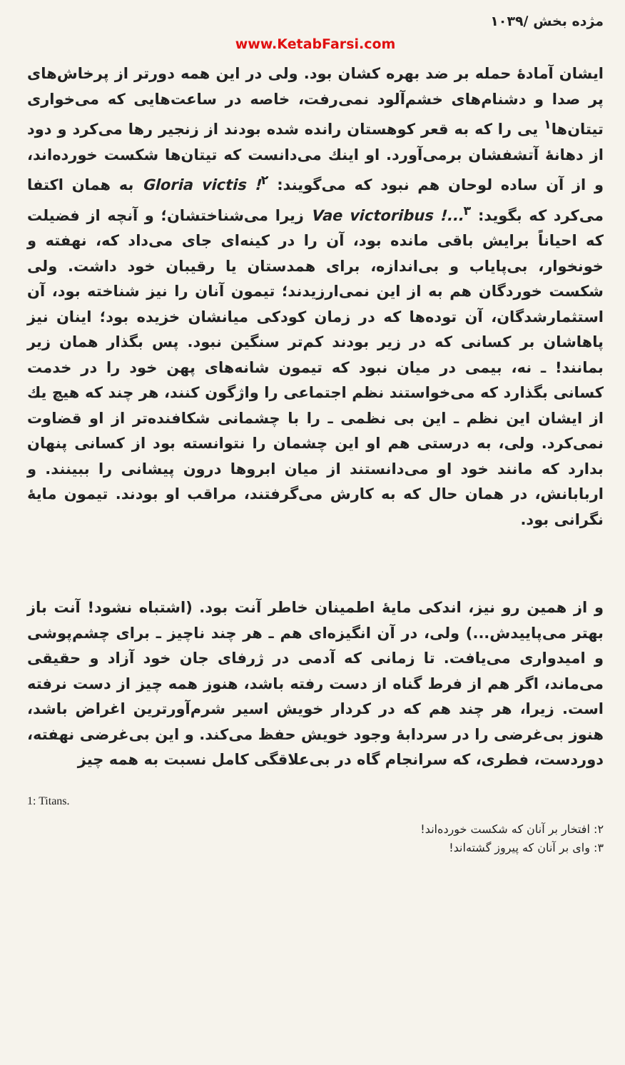مژده بخش /۱۰۳۹
www.KetabFarsi.com
ایشان آمادهٔ حمله بر ضد بهره کشان بود. ولی در این همه دورتر از پرخاش‌های پر صدا و دشنام‌های خشم‌آلود نمی‌رفت، خاصه در ساعت‌هایی که می‌خواری تیتان‌ها<sup>۱</sup> یی را که به قعر کوهستان رانده شده بودند از زنجیر رها می‌کرد و دود از دهانهٔ آتشفشان برمی‌آورد. او اینك می‌دانست که تیتان‌ها شکست خورده‌اند، و از آن ساده لوحان هم نبود که می‌گویند: Gloria victis !<sup>۲</sup> به همان اکتفا می‌کرد که بگوید: Vae victoribus !...<sup>۳</sup> زیرا می‌شناختشان؛ و آنچه از فضیلت که احیاناً برایش باقی مانده بود، آن را در کینه‌ای جای می‌داد که، نهفته و خونخوار، بی‌پایاب و بی‌اندازه، برای همدستان یا رقیبان خود داشت. ولی شکست خوردگان هم به از این نمی‌ارزیدند؛ تیمون آنان را نیز شناخته بود، آن استثمارشدگان، آن توده‌ها که در زمان کودکی میانشان خزیده بود؛ اینان نیز پاهاشان بر کسانی که در زیر بودند کم‌تر سنگین نبود. پس بگذار همان زیر بمانند! ـ نه، بیمی در میان نبود که تیمون شانه‌های پهن خود را در خدمت کسانی بگذارد که می‌خواستند نظم اجتماعی را واژگون کنند، هر چند که هیچ یك از ایشان این نظم ـ این بی نظمی ـ را با چشمانی شکافنده‌تر از او قضاوت نمی‌کرد. ولی، به درستی هم او این چشمان را نتوانسته بود از کسانی پنهان بدارد که مانند خود او می‌دانستند از میان ابروها درون پیشانی را ببینند. و اربابانش، در همان حال که به کارش می‌گرفتند، مراقب او بودند. تیمون مایهٔ نگرانی بود.
و از همین رو نیز، اندکی مایهٔ اطمینان خاطر آنت بود. (اشتباه نشود! آنت باز بهتر می‌پاییدش...) ولی، در آن انگیزه‌ای هم ـ هر چند ناچیز ـ برای چشم‌پوشی و امیدواری می‌یافت. تا زمانی که آدمی در ژرفای جان خود آزاد و حقیقی می‌ماند، اگر هم از فرط گناه از دست رفته باشد، هنوز همه چیز از دست نرفته است. زیرا، هر چند هم که در کردار خویش اسیر شرم‌آورترین اغراض باشد، هنوز بی‌غرضی را در سردابهٔ وجود خویش حفظ می‌کند. و این بی‌غرضی نهفته، دوردست، فطری، که سرانجام گاه در بی‌علاقگی کامل نسبت به همه چیز
1: Titans.
۲: افتخار بر آنان که شکست خورده‌اند!
۳: وای بر آنان که پیروز گشته‌اند!